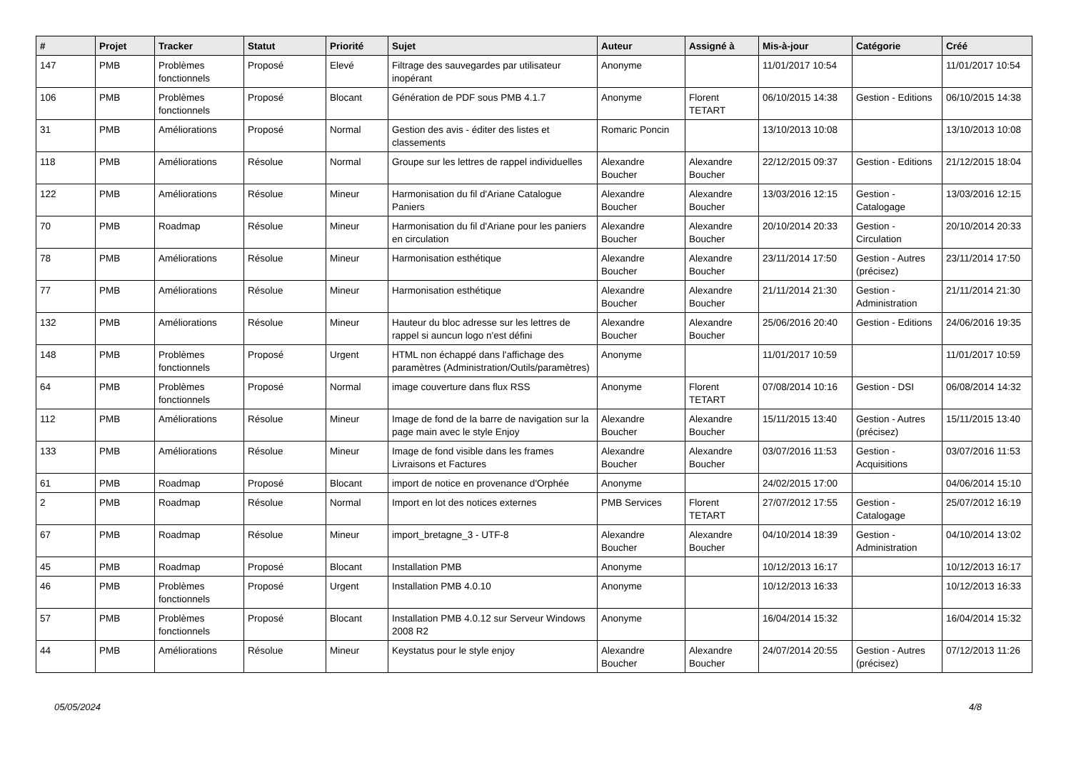| # | Projet | Tracker | Statut | Priorité | Sujet | Auteur | Assigné à | Mis-à-jour | Catégorie | Créé |
| --- | --- | --- | --- | --- | --- | --- | --- | --- | --- | --- |
| 147 | PMB | Problèmes fonctionnels | Proposé | Elevé | Filtrage des sauvegardes par utilisateur inopérant | Anonyme | | 11/01/2017 10:54 | | 11/01/2017 10:54 |
| 106 | PMB | Problèmes fonctionnels | Proposé | Blocant | Génération de PDF sous PMB 4.1.7 | Anonyme | Florent TETART | 06/10/2015 14:38 | Gestion - Editions | 06/10/2015 14:38 |
| 31 | PMB | Améliorations | Proposé | Normal | Gestion des avis - éditer des listes et classements | Romaric Poncin | | 13/10/2013 10:08 | | 13/10/2013 10:08 |
| 118 | PMB | Améliorations | Résolue | Normal | Groupe sur les lettres de rappel individuelles | Alexandre Boucher | Alexandre Boucher | 22/12/2015 09:37 | Gestion - Editions | 21/12/2015 18:04 |
| 122 | PMB | Améliorations | Résolue | Mineur | Harmonisation du fil d'Ariane Catalogue Paniers | Alexandre Boucher | Alexandre Boucher | 13/03/2016 12:15 | Gestion - Catalogage | 13/03/2016 12:15 |
| 70 | PMB | Roadmap | Résolue | Mineur | Harmonisation du fil d'Ariane pour les paniers en circulation | Alexandre Boucher | Alexandre Boucher | 20/10/2014 20:33 | Gestion - Circulation | 20/10/2014 20:33 |
| 78 | PMB | Améliorations | Résolue | Mineur | Harmonisation esthétique | Alexandre Boucher | Alexandre Boucher | 23/11/2014 17:50 | Gestion - Autres (précisez) | 23/11/2014 17:50 |
| 77 | PMB | Améliorations | Résolue | Mineur | Harmonisation esthétique | Alexandre Boucher | Alexandre Boucher | 21/11/2014 21:30 | Gestion - Administration | 21/11/2014 21:30 |
| 132 | PMB | Améliorations | Résolue | Mineur | Hauteur du bloc adresse sur les lettres de rappel si auncun logo n'est défini | Alexandre Boucher | Alexandre Boucher | 25/06/2016 20:40 | Gestion - Editions | 24/06/2016 19:35 |
| 148 | PMB | Problèmes fonctionnels | Proposé | Urgent | HTML non échappé dans l'affichage des paramètres (Administration/Outils/paramètres) | Anonyme | | 11/01/2017 10:59 | | 11/01/2017 10:59 |
| 64 | PMB | Problèmes fonctionnels | Proposé | Normal | image couverture dans flux RSS | Anonyme | Florent TETART | 07/08/2014 10:16 | Gestion - DSI | 06/08/2014 14:32 |
| 112 | PMB | Améliorations | Résolue | Mineur | Image de fond de la barre de navigation sur la page main avec le style Enjoy | Alexandre Boucher | Alexandre Boucher | 15/11/2015 13:40 | Gestion - Autres (précisez) | 15/11/2015 13:40 |
| 133 | PMB | Améliorations | Résolue | Mineur | Image de fond visible dans les frames Livraisons et Factures | Alexandre Boucher | Alexandre Boucher | 03/07/2016 11:53 | Gestion - Acquisitions | 03/07/2016 11:53 |
| 61 | PMB | Roadmap | Proposé | Blocant | import de notice en provenance d'Orphée | Anonyme | | 24/02/2015 17:00 | | 04/06/2014 15:10 |
| 2 | PMB | Roadmap | Résolue | Normal | Import en lot des notices externes | PMB Services | Florent TETART | 27/07/2012 17:55 | Gestion - Catalogage | 25/07/2012 16:19 |
| 67 | PMB | Roadmap | Résolue | Mineur | import_bretagne_3 - UTF-8 | Alexandre Boucher | Alexandre Boucher | 04/10/2014 18:39 | Gestion - Administration | 04/10/2014 13:02 |
| 45 | PMB | Roadmap | Proposé | Blocant | Installation PMB | Anonyme | | 10/12/2013 16:17 | | 10/12/2013 16:17 |
| 46 | PMB | Problèmes fonctionnels | Proposé | Urgent | Installation PMB 4.0.10 | Anonyme | | 10/12/2013 16:33 | | 10/12/2013 16:33 |
| 57 | PMB | Problèmes fonctionnels | Proposé | Blocant | Installation PMB 4.0.12 sur Serveur Windows 2008 R2 | Anonyme | | 16/04/2014 15:32 | | 16/04/2014 15:32 |
| 44 | PMB | Améliorations | Résolue | Mineur | Keystatus pour le style enjoy | Alexandre Boucher | Alexandre Boucher | 24/07/2014 20:55 | Gestion - Autres (précisez) | 07/12/2013 11:26 |
05/05/2024 4/8